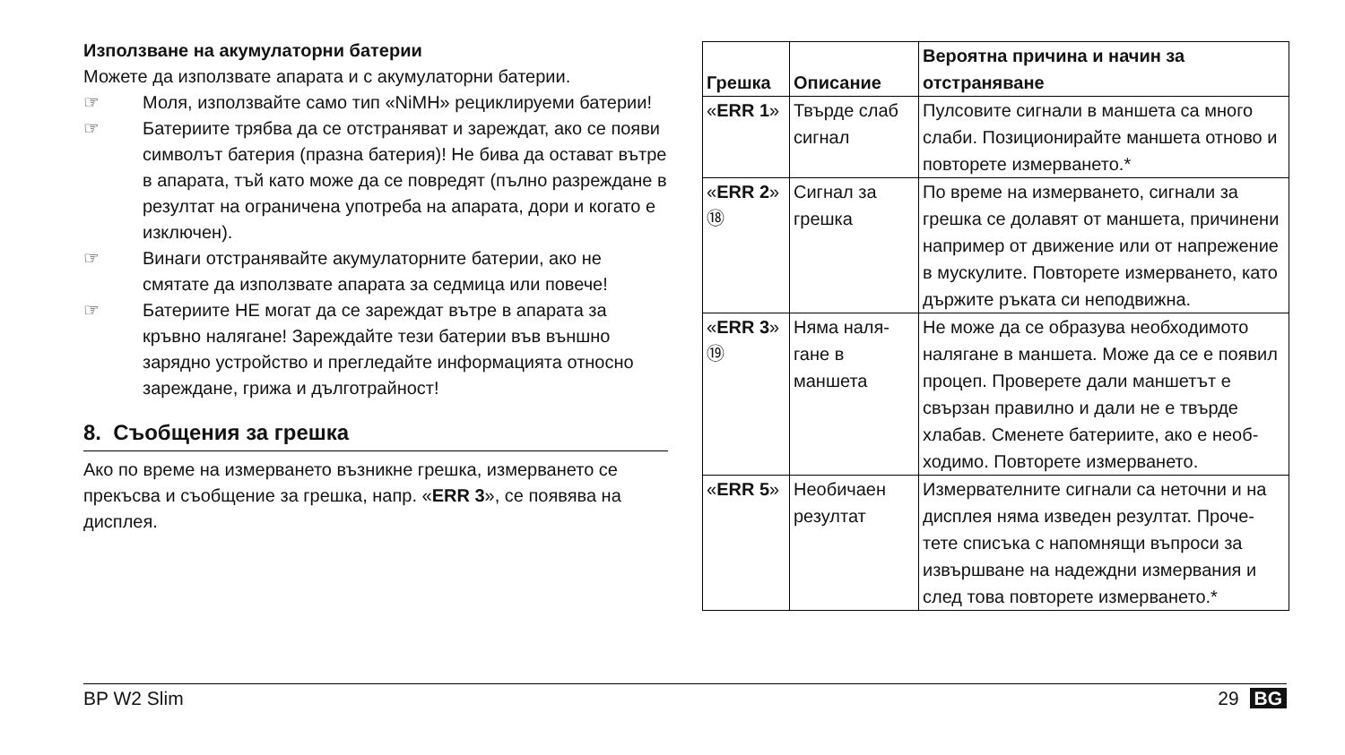Използване на акумулаторни батерии
Можете да използвате апарата и с акумулаторни батерии.
☞ Моля, използвайте само тип «NiMH» рециклируеми батерии!
☞ Батериите трябва да се отстраняват и зареждат, ако се появи символът батерия (празна батерия)! Не бива да остават вътре в апарата, тъй като може да се повредят (пълно разреждане в резултат на ограничена употреба на апарата, дори и когато е изключен).
☞ Винаги отстранявайте акумулаторните батерии, ако не смятате да използвате апарата за седмица или повече!
☞ Батериите НЕ могат да се зареждат вътре в апарата за кръвно налягане! Зареждайте тези батерии във външно зарядно устройство и прегледайте информацията относно зареждане, грижа и дълготрайност!
8. Съобщения за грешка
Ако по време на измерването възникне грешка, измерването се прекъсва и съобщение за грешка, напр. «ERR 3», се появява на дисплея.
| Грешка | Описание | Вероятна причина и начин за отстраняване |
| --- | --- | --- |
| « ERR 1 » | Твърде слаб сигнал | Пулсовите сигнали в маншета са много слаби. Позиционирайте маншета отново и повторете измерването.* |
| « ERR 2 » ⑱ | Сигнал за грешка | По време на измерването, сигнали за грешка се долавят от маншета, причинени например от движение или от напрежение в мускулите. Повторете измерването, като държите ръката си неподвижна. |
| « ERR 3 » ⑲ | Няма наля-гане в маншета | Не може да се образува необходимото налягане в маншета. Може да се е появил процеп. Проверете дали маншетът е свързан правилно и дали не е твърде хлабав. Сменете батериите, ако е необ-ходимо. Повторете измерването. |
| « ERR 5 » | Необичаен резултат | Измервателните сигнали са неточни и на дисплея няма изведен резултат. Проче-тете списъка с напомнящи въпроси за извършване на надеждни измервания и след това повторете измерването.* |
BP W2 Slim 29 BG